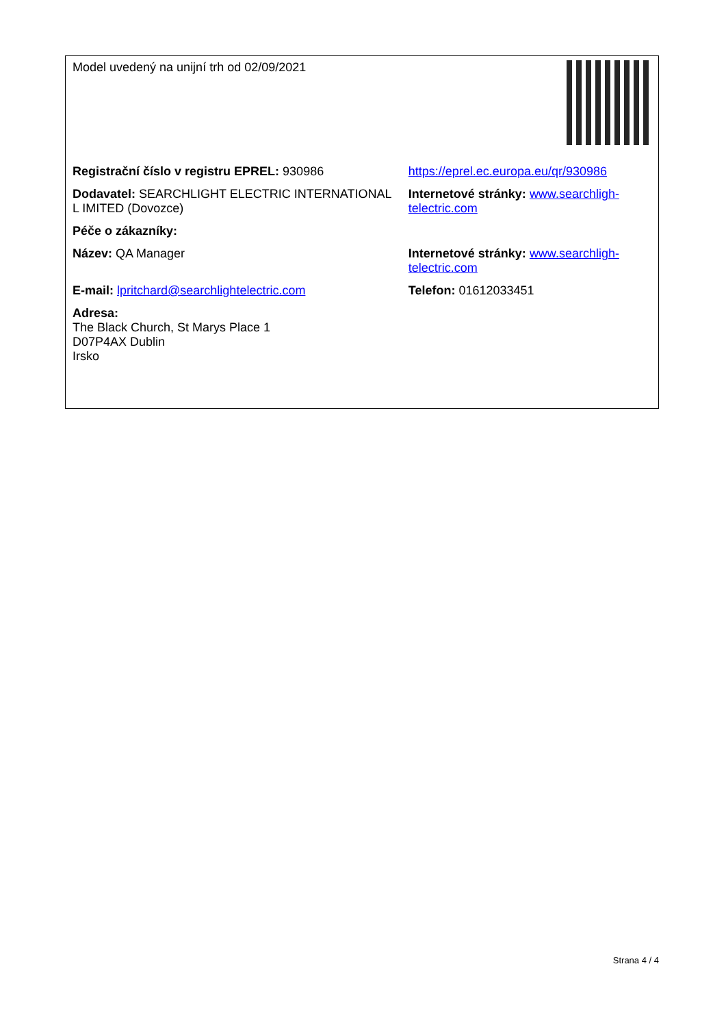| Model uvedený na unijní trh od 02/09/2021 | |
| Registrační číslo v registru EPREL: 930986 | https://eprel.ec.europa.eu/qr/930986 |
| Dodavatel: SEARCHLIGHT ELECTRIC INTERNATIONAL L IMITED (Dovozce) | Internetové stránky: www.searchligh-telectric.com |
| Péče o zákazníky: | |
| Název: QA Manager | Internetové stránky: www.searchligh-telectric.com |
| E-mail: lpritchard@searchlightelectric.com | Telefon: 01612033451 |
| Adresa: The Black Church, St Marys Place 1 D07P4AX Dublin Irsko | |
Strana 4 / 4